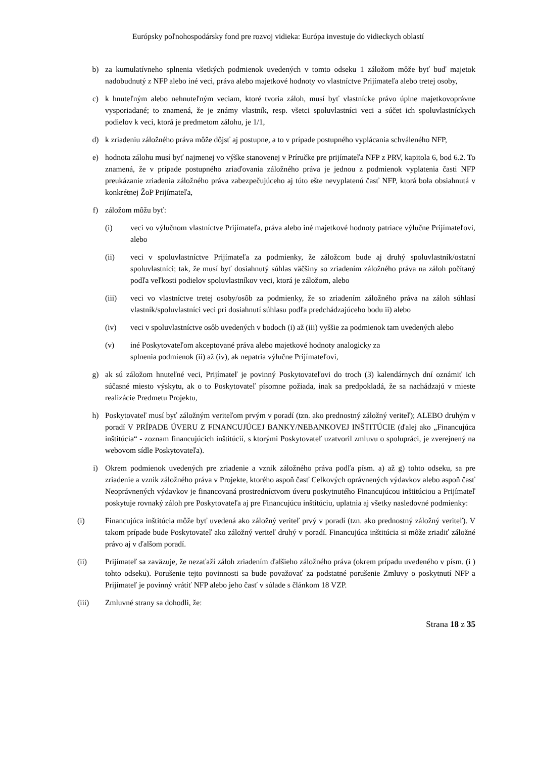Európsky poľnohospodársky fond pre rozvoj vidieka: Európa investuje do vidieckych oblastí
b) za kumulatívneho splnenia všetkých podmienok uvedených v tomto odseku 1 záložom môže byť buď majetok nadobudnutý z NFP alebo iné veci, práva alebo majetkové hodnoty vo vlastníctve Prijímateľa alebo tretej osoby,
c) k hnuteľným alebo nehnuteľným veciam, ktoré tvoria záloh, musí byť vlastnícke právo úplne majetkovoprávne vysporiadané; to znamená, že je známy vlastník, resp. všetci spoluvlastníci veci a súčet ich spoluvlastníckych podielov k veci, ktorá je predmetom zálohu, je 1/1,
d) k zriadeniu záložného práva môže dôjsť aj postupne, a to v prípade postupného vyplácania schváleného NFP,
e) hodnota zálohu musí byť najmenej vo výške stanovenej v Príručke pre prijímateľa NFP z PRV, kapitola 6, bod 6.2. To znamená, že v prípade postupného zriaďovania záložného práva je jednou z podmienok vyplatenia časti NFP preukázanie zriadenia záložného práva zabezpečujúceho aj túto ešte nevyplatenú časť NFP, ktorá bola obsiahnutá v konkrétnej ŽoP Prijímateľa,
f) záložom môžu byť:
(i) veci vo výlučnom vlastníctve Prijímateľa, práva alebo iné majetkové hodnoty patriace výlučne Prijímateľovi, alebo
(ii) veci v spoluvlastníctve Prijímateľa za podmienky, že záložcom bude aj druhý spoluvlastník/ostatní spoluvlastníci; tak, že musí byť dosiahnutý súhlas väčšiny so zriadením záložného práva na záloh počítaný podľa veľkosti podielov spoluvlastníkov veci, ktorá je záložom, alebo
(iii) veci vo vlastníctve tretej osoby/osôb za podmienky, že so zriadením záložného práva na záloh súhlasí vlastník/spoluvlastníci veci pri dosiahnutí súhlasu podľa predchádzajúceho bodu ii) alebo
(iv) veci v spoluvlastníctve osôb uvedených v bodoch (i) až (iii) vyššie za podmienok tam uvedených alebo
(v) iné Poskytovateľom akceptované práva alebo majetkové hodnoty analogicky za
splnenia podmienok (ii) až (iv), ak nepatria výlučne Prijímateľovi,
g) ak sú záložom hnuteľné veci, Prijímateľ je povinný Poskytovateľovi do troch (3) kalendárnych dní oznámiť ich súčasné miesto výskytu, ak o to Poskytovateľ písomne požiada, inak sa predpokladá, že sa nachádzajú v mieste realizácie Predmetu Projektu,
h) Poskytovateľ musí byť záložným veriteľom prvým v poradí (tzn. ako prednostný záložný veriteľ); ALEBO druhým v poradí V PRÍPADE ÚVERU Z FINANCUJÚCEJ BANKY/NEBANKOVEJ INŠTITÚCIE (ďalej ako „Financujúca inštitúcia“ - zoznam financujúcich inštitúcií, s ktorými Poskytovateľ uzatvoril zmluvu o spolupráci, je zverejnený na webovom sídle Poskytovateľa).
i) Okrem podmienok uvedených pre zriadenie a vznik záložného práva podľa písm. a) až g) tohto odseku, sa pre zriadenie a vznik záložného práva v Projekte, ktorého aspoň časť Celkových oprávnených výdavkov alebo aspoň časť Neoprávnených výdavkov je financovaná prostredníctvom úveru poskytnutého Financujúcou inštitúciou a Prijímateľ poskytuje rovnaký záloh pre Poskytovateľa aj pre Financujúcu inštitúciu, uplatnia aj všetky nasledovné podmienky:
(i) Financujúca inštitúcia môže byť uvedená ako záložný veriteľ prvý v poradí (tzn. ako prednostný záložný veriteľ). V takom prípade bude Poskytovateľ ako záložný veriteľ druhý v poradí. Financujúca inštitúcia si môže zriadiť záložné právo aj v ďalšom poradí.
(ii) Prijímateľ sa zaväzuje, že nezaťaží záloh zriadením ďalšieho záložného práva (okrem prípadu uvedeného v písm. (i ) tohto odseku). Porušenie tejto povinnosti sa bude považovať za podstatné porušenie Zmluvy o poskytnutí NFP a Prijímateľ je povinný vrátiť NFP alebo jeho časť v súlade s článkom 18 VZP.
(iii) Zmluvné strany sa dohodli, že:
Strana 18 z 35